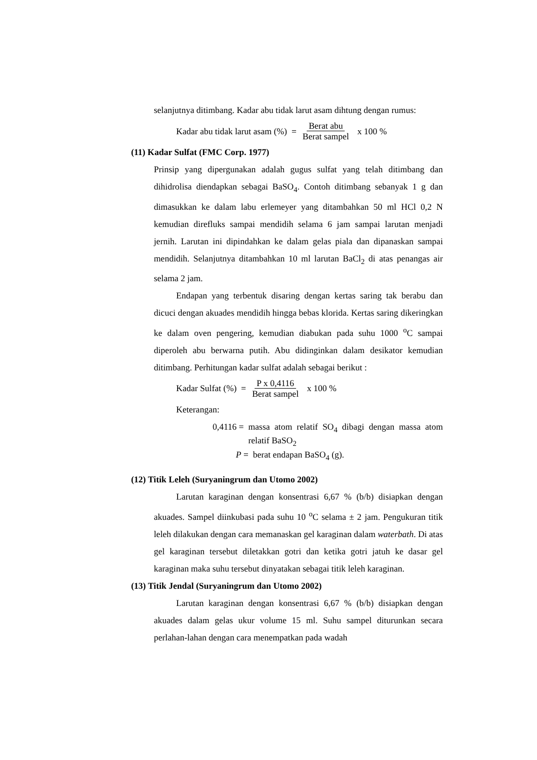selanjutnya ditimbang. Kadar abu tidak larut asam dihtung dengan rumus:
Kadar abu tidak larut asam (%) = Berat abu Berat sampel x 100 %
(11) Kadar Sulfat (FMC Corp. 1977)
Prinsip yang dipergunakan adalah gugus sulfat yang telah ditimbang dan dihidrolisa diendapkan sebagai BaSO<sub>4</sub>. Contoh ditimbang sebanyak 1 g dan dimasukkan ke dalam labu erlemeyer yang ditambahkan 50 ml HCl 0,2 N kemudian direfluks sampai mendidih selama 6 jam sampai larutan menjadi jernih. Larutan ini dipindahkan ke dalam gelas piala dan dipanaskan sampai mendidih. Selanjutnya ditambahkan 10 ml larutan BaCl<sub>2</sub> di atas penangas air selama 2 jam.
Endapan yang terbentuk disaring dengan kertas saring tak berabu dan dicuci dengan akuades mendidih hingga bebas klorida. Kertas saring dikeringkan ke dalam oven pengering, kemudian diabukan pada suhu 1000 <sup>o</sup>C sampai diperoleh abu berwarna putih. Abu didinginkan dalam desikator kemudian ditimbang. Perhitungan kadar sulfat adalah sebagai berikut :
Kadar Sulfat (%) = P x 0,4116 Berat sampel x 100 %
Keterangan:
0,4116 = massa atom relatif SO<sub>4</sub> dibagi dengan massa atom relatif BaSO<sub>2</sub>
P = berat endapan BaSO<sub>4</sub> (g).
(12) Titik Leleh (Suryaningrum dan Utomo 2002)
Larutan karaginan dengan konsentrasi 6,67 % (b/b) disiapkan dengan akuades. Sampel diinkubasi pada suhu 10 <sup>o</sup>C selama ± 2 jam. Pengukuran titik leleh dilakukan dengan cara memanaskan gel karaginan dalam waterbath. Di atas gel karaginan tersebut diletakkan gotri dan ketika gotri jatuh ke dasar gel karaginan maka suhu tersebut dinyatakan sebagai titik leleh karaginan.
(13) Titik Jendal (Suryaningrum dan Utomo 2002)
Larutan karaginan dengan konsentrasi 6,67 % (b/b) disiapkan dengan akuades dalam gelas ukur volume 15 ml. Suhu sampel diturunkan secara perlahan-lahan dengan cara menempatkan pada wadah